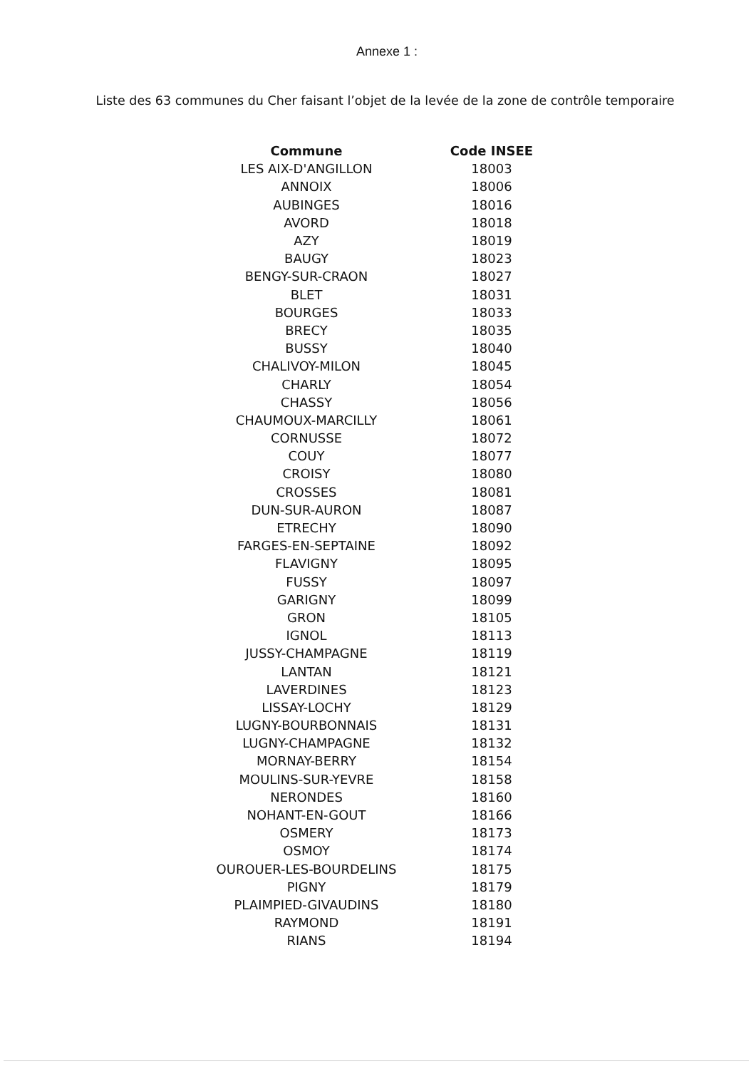Annexe 1 :
Liste des 63 communes du Cher faisant l’objet de la levée de la zone de contrôle temporaire
| Commune | Code INSEE |
| --- | --- |
| LES AIX-D'ANGILLON | 18003 |
| ANNOIX | 18006 |
| AUBINGES | 18016 |
| AVORD | 18018 |
| AZY | 18019 |
| BAUGY | 18023 |
| BENGY-SUR-CRAON | 18027 |
| BLET | 18031 |
| BOURGES | 18033 |
| BRECY | 18035 |
| BUSSY | 18040 |
| CHALIVOY-MILON | 18045 |
| CHARLY | 18054 |
| CHASSY | 18056 |
| CHAUMOUX-MARCILLY | 18061 |
| CORNUSSE | 18072 |
| COUY | 18077 |
| CROISY | 18080 |
| CROSSES | 18081 |
| DUN-SUR-AURON | 18087 |
| ETRECHY | 18090 |
| FARGES-EN-SEPTAINE | 18092 |
| FLAVIGNY | 18095 |
| FUSSY | 18097 |
| GARIGNY | 18099 |
| GRON | 18105 |
| IGNOL | 18113 |
| JUSSY-CHAMPAGNE | 18119 |
| LANTAN | 18121 |
| LAVERDINES | 18123 |
| LISSAY-LOCHY | 18129 |
| LUGNY-BOURBONNAIS | 18131 |
| LUGNY-CHAMPAGNE | 18132 |
| MORNAY-BERRY | 18154 |
| MOULINS-SUR-YEVRE | 18158 |
| NERONDES | 18160 |
| NOHANT-EN-GOUT | 18166 |
| OSMERY | 18173 |
| OSMOY | 18174 |
| OUROUER-LES-BOURDELINS | 18175 |
| PIGNY | 18179 |
| PLAIMPIED-GIVAUDINS | 18180 |
| RAYMOND | 18191 |
| RIANS | 18194 |